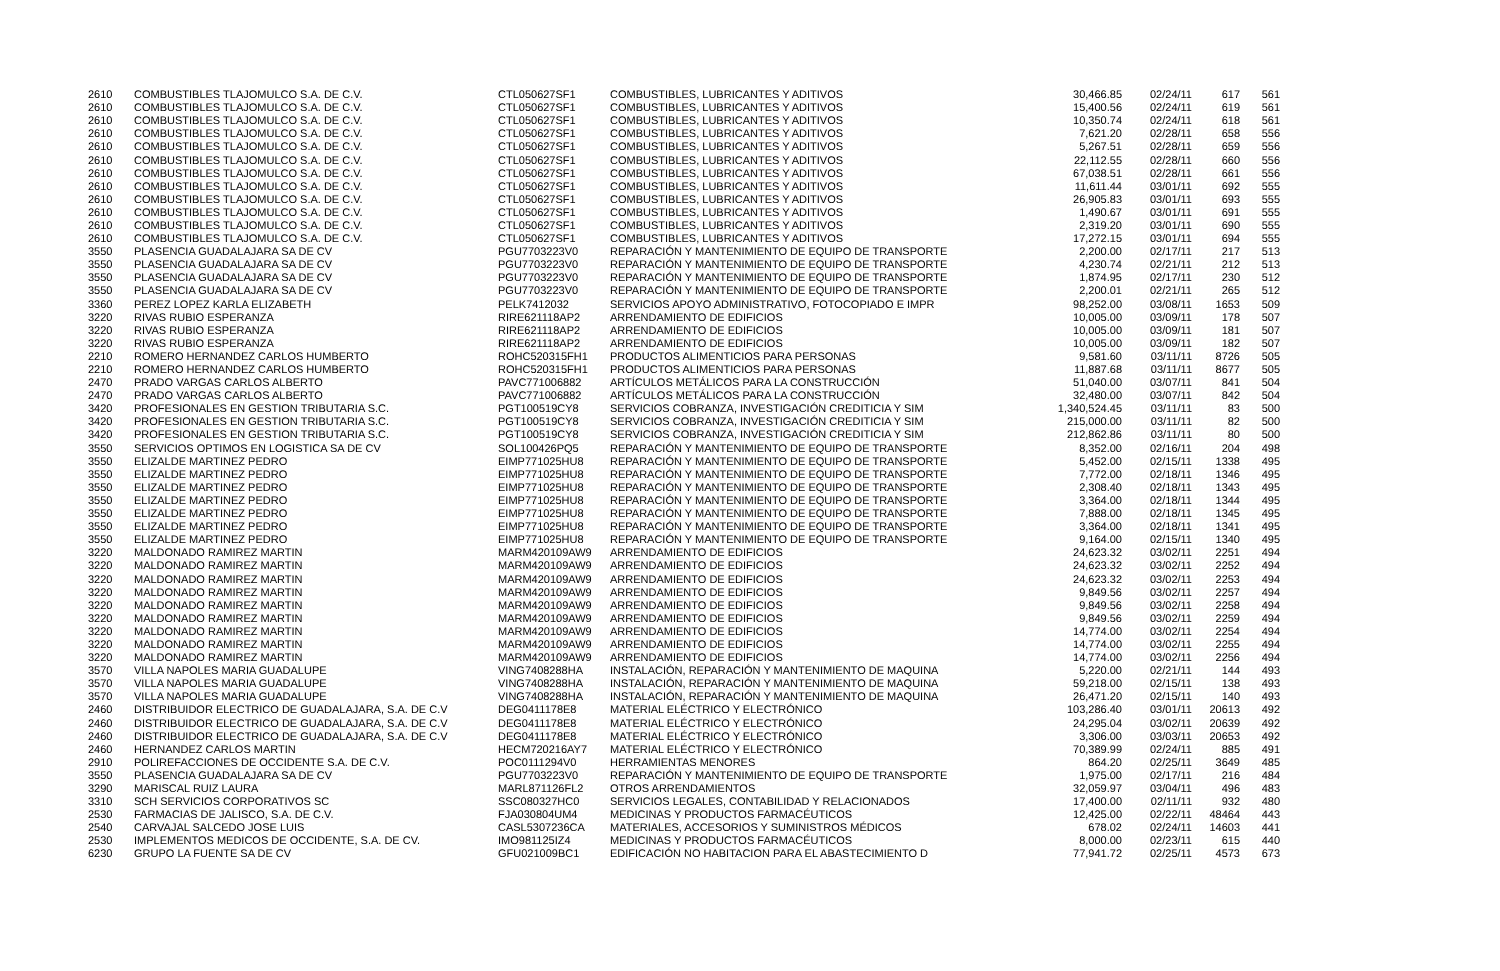| 2610 | COMBUSTIBLES TLAJOMULCO S.A. DE C.V. | CTL050627SF1 | COMBUSTIBLES, LUBRICANTES Y ADITIVOS | 30,466.85 | 02/24/11 | 617 | 561 |
| 2610 | COMBUSTIBLES TLAJOMULCO S.A. DE C.V. | CTL050627SF1 | COMBUSTIBLES, LUBRICANTES Y ADITIVOS | 15,400.56 | 02/24/11 | 619 | 561 |
| 2610 | COMBUSTIBLES TLAJOMULCO S.A. DE C.V. | CTL050627SF1 | COMBUSTIBLES, LUBRICANTES Y ADITIVOS | 10,350.74 | 02/24/11 | 618 | 561 |
| 2610 | COMBUSTIBLES TLAJOMULCO S.A. DE C.V. | CTL050627SF1 | COMBUSTIBLES, LUBRICANTES Y ADITIVOS | 7,621.20 | 02/28/11 | 658 | 556 |
| 2610 | COMBUSTIBLES TLAJOMULCO S.A. DE C.V. | CTL050627SF1 | COMBUSTIBLES, LUBRICANTES Y ADITIVOS | 5,267.51 | 02/28/11 | 659 | 556 |
| 2610 | COMBUSTIBLES TLAJOMULCO S.A. DE C.V. | CTL050627SF1 | COMBUSTIBLES, LUBRICANTES Y ADITIVOS | 22,112.55 | 02/28/11 | 660 | 556 |
| 2610 | COMBUSTIBLES TLAJOMULCO S.A. DE C.V. | CTL050627SF1 | COMBUSTIBLES, LUBRICANTES Y ADITIVOS | 67,038.51 | 02/28/11 | 661 | 556 |
| 2610 | COMBUSTIBLES TLAJOMULCO S.A. DE C.V. | CTL050627SF1 | COMBUSTIBLES, LUBRICANTES Y ADITIVOS | 11,611.44 | 03/01/11 | 692 | 555 |
| 2610 | COMBUSTIBLES TLAJOMULCO S.A. DE C.V. | CTL050627SF1 | COMBUSTIBLES, LUBRICANTES Y ADITIVOS | 26,905.83 | 03/01/11 | 693 | 555 |
| 2610 | COMBUSTIBLES TLAJOMULCO S.A. DE C.V. | CTL050627SF1 | COMBUSTIBLES, LUBRICANTES Y ADITIVOS | 1,490.67 | 03/01/11 | 691 | 555 |
| 2610 | COMBUSTIBLES TLAJOMULCO S.A. DE C.V. | CTL050627SF1 | COMBUSTIBLES, LUBRICANTES Y ADITIVOS | 2,319.20 | 03/01/11 | 690 | 555 |
| 2610 | COMBUSTIBLES TLAJOMULCO S.A. DE C.V. | CTL050627SF1 | COMBUSTIBLES, LUBRICANTES Y ADITIVOS | 17,272.15 | 03/01/11 | 694 | 555 |
| 3550 | PLASENCIA GUADALAJARA SA DE CV | PGU7703223V0 | REPARACIÓN Y MANTENIMIENTO DE EQUIPO DE TRANSPORTE | 2,200.00 | 02/17/11 | 217 | 513 |
| 3550 | PLASENCIA GUADALAJARA SA DE CV | PGU7703223V0 | REPARACIÓN Y MANTENIMIENTO DE EQUIPO DE TRANSPORTE | 4,230.74 | 02/21/11 | 212 | 513 |
| 3550 | PLASENCIA GUADALAJARA SA DE CV | PGU7703223V0 | REPARACIÓN Y MANTENIMIENTO DE EQUIPO DE TRANSPORTE | 1,874.95 | 02/17/11 | 230 | 512 |
| 3550 | PLASENCIA GUADALAJARA SA DE CV | PGU7703223V0 | REPARACIÓN Y MANTENIMIENTO DE EQUIPO DE TRANSPORTE | 2,200.01 | 02/21/11 | 265 | 512 |
| 3360 | PEREZ LOPEZ KARLA ELIZABETH | PELK7412032 | SERVICIOS APOYO ADMINISTRATIVO, FOTOCOPIADO E IMPR | 98,252.00 | 03/08/11 | 1653 | 509 |
| 3220 | RIVAS RUBIO ESPERANZA | RIRE621118AP2 | ARRENDAMIENTO DE EDIFICIOS | 10,005.00 | 03/09/11 | 178 | 507 |
| 3220 | RIVAS RUBIO ESPERANZA | RIRE621118AP2 | ARRENDAMIENTO DE EDIFICIOS | 10,005.00 | 03/09/11 | 181 | 507 |
| 3220 | RIVAS RUBIO ESPERANZA | RIRE621118AP2 | ARRENDAMIENTO DE EDIFICIOS | 10,005.00 | 03/09/11 | 182 | 507 |
| 2210 | ROMERO HERNANDEZ CARLOS HUMBERTO | ROHC520315FH1 | PRODUCTOS ALIMENTICIOS PARA PERSONAS | 9,581.60 | 03/11/11 | 8726 | 505 |
| 2210 | ROMERO HERNANDEZ CARLOS HUMBERTO | ROHC520315FH1 | PRODUCTOS ALIMENTICIOS PARA PERSONAS | 11,887.68 | 03/11/11 | 8677 | 505 |
| 2470 | PRADO VARGAS CARLOS ALBERTO | PAVC771006882 | ARTÍCULOS METÁLICOS PARA LA CONSTRUCCIÓN | 51,040.00 | 03/07/11 | 841 | 504 |
| 2470 | PRADO VARGAS CARLOS ALBERTO | PAVC771006882 | ARTÍCULOS METÁLICOS PARA LA CONSTRUCCIÓN | 32,480.00 | 03/07/11 | 842 | 504 |
| 3420 | PROFESIONALES EN GESTION TRIBUTARIA S.C. | PGT100519CY8 | SERVICIOS COBRANZA, INVESTIGACIÓN CREDITICIA Y SIM | 1,340,524.45 | 03/11/11 | 83 | 500 |
| 3420 | PROFESIONALES EN GESTION TRIBUTARIA S.C. | PGT100519CY8 | SERVICIOS COBRANZA, INVESTIGACIÓN CREDITICIA Y SIM | 215,000.00 | 03/11/11 | 82 | 500 |
| 3420 | PROFESIONALES EN GESTION TRIBUTARIA S.C. | PGT100519CY8 | SERVICIOS COBRANZA, INVESTIGACIÓN CREDITICIA Y SIM | 212,862.86 | 03/11/11 | 80 | 500 |
| 3550 | SERVICIOS OPTIMOS EN LOGISTICA SA DE CV | SOL100426PQ5 | REPARACIÓN Y MANTENIMIENTO DE EQUIPO DE TRANSPORTE | 8,352.00 | 02/16/11 | 204 | 498 |
| 3550 | ELIZALDE MARTINEZ PEDRO | EIMP771025HU8 | REPARACIÓN Y MANTENIMIENTO DE EQUIPO DE TRANSPORTE | 5,452.00 | 02/15/11 | 1338 | 495 |
| 3550 | ELIZALDE MARTINEZ PEDRO | EIMP771025HU8 | REPARACIÓN Y MANTENIMIENTO DE EQUIPO DE TRANSPORTE | 7,772.00 | 02/18/11 | 1346 | 495 |
| 3550 | ELIZALDE MARTINEZ PEDRO | EIMP771025HU8 | REPARACIÓN Y MANTENIMIENTO DE EQUIPO DE TRANSPORTE | 2,308.40 | 02/18/11 | 1343 | 495 |
| 3550 | ELIZALDE MARTINEZ PEDRO | EIMP771025HU8 | REPARACIÓN Y MANTENIMIENTO DE EQUIPO DE TRANSPORTE | 3,364.00 | 02/18/11 | 1344 | 495 |
| 3550 | ELIZALDE MARTINEZ PEDRO | EIMP771025HU8 | REPARACIÓN Y MANTENIMIENTO DE EQUIPO DE TRANSPORTE | 7,888.00 | 02/18/11 | 1345 | 495 |
| 3550 | ELIZALDE MARTINEZ PEDRO | EIMP771025HU8 | REPARACIÓN Y MANTENIMIENTO DE EQUIPO DE TRANSPORTE | 3,364.00 | 02/18/11 | 1341 | 495 |
| 3550 | ELIZALDE MARTINEZ PEDRO | EIMP771025HU8 | REPARACIÓN Y MANTENIMIENTO DE EQUIPO DE TRANSPORTE | 9,164.00 | 02/15/11 | 1340 | 495 |
| 3220 | MALDONADO RAMIREZ MARTIN | MARM420109AW9 | ARRENDAMIENTO DE EDIFICIOS | 24,623.32 | 03/02/11 | 2251 | 494 |
| 3220 | MALDONADO RAMIREZ MARTIN | MARM420109AW9 | ARRENDAMIENTO DE EDIFICIOS | 24,623.32 | 03/02/11 | 2252 | 494 |
| 3220 | MALDONADO RAMIREZ MARTIN | MARM420109AW9 | ARRENDAMIENTO DE EDIFICIOS | 24,623.32 | 03/02/11 | 2253 | 494 |
| 3220 | MALDONADO RAMIREZ MARTIN | MARM420109AW9 | ARRENDAMIENTO DE EDIFICIOS | 9,849.56 | 03/02/11 | 2257 | 494 |
| 3220 | MALDONADO RAMIREZ MARTIN | MARM420109AW9 | ARRENDAMIENTO DE EDIFICIOS | 9,849.56 | 03/02/11 | 2258 | 494 |
| 3220 | MALDONADO RAMIREZ MARTIN | MARM420109AW9 | ARRENDAMIENTO DE EDIFICIOS | 9,849.56 | 03/02/11 | 2259 | 494 |
| 3220 | MALDONADO RAMIREZ MARTIN | MARM420109AW9 | ARRENDAMIENTO DE EDIFICIOS | 14,774.00 | 03/02/11 | 2254 | 494 |
| 3220 | MALDONADO RAMIREZ MARTIN | MARM420109AW9 | ARRENDAMIENTO DE EDIFICIOS | 14,774.00 | 03/02/11 | 2255 | 494 |
| 3220 | MALDONADO RAMIREZ MARTIN | MARM420109AW9 | ARRENDAMIENTO DE EDIFICIOS | 14,774.00 | 03/02/11 | 2256 | 494 |
| 3570 | VILLA NAPOLES MARIA GUADALUPE | VING7408288HA | INSTALACIÓN, REPARACIÓN Y MANTENIMIENTO DE MAQUINA | 5,220.00 | 02/21/11 | 144 | 493 |
| 3570 | VILLA NAPOLES MARIA GUADALUPE | VING7408288HA | INSTALACIÓN, REPARACIÓN Y MANTENIMIENTO DE MAQUINA | 59,218.00 | 02/15/11 | 138 | 493 |
| 3570 | VILLA NAPOLES MARIA GUADALUPE | VING7408288HA | INSTALACIÓN, REPARACIÓN Y MANTENIMIENTO DE MAQUINA | 26,471.20 | 02/15/11 | 140 | 493 |
| 2460 | DISTRIBUIDOR ELECTRICO DE GUADALAJARA, S.A. DE C.V | DEG0411178E8 | MATERIAL ELÉCTRICO Y ELECTRÓNICO | 103,286.40 | 03/01/11 | 20613 | 492 |
| 2460 | DISTRIBUIDOR ELECTRICO DE GUADALAJARA, S.A. DE C.V | DEG0411178E8 | MATERIAL ELÉCTRICO Y ELECTRÓNICO | 24,295.04 | 03/02/11 | 20639 | 492 |
| 2460 | DISTRIBUIDOR ELECTRICO DE GUADALAJARA, S.A. DE C.V | DEG0411178E8 | MATERIAL ELÉCTRICO Y ELECTRÓNICO | 3,306.00 | 03/03/11 | 20653 | 492 |
| 2460 | HERNANDEZ CARLOS MARTIN | HECM720216AY7 | MATERIAL ELÉCTRICO Y ELECTRÓNICO | 70,389.99 | 02/24/11 | 885 | 491 |
| 2910 | POLIREFACCIONES DE OCCIDENTE S.A. DE C.V. | POC0111294V0 | HERRAMIENTAS MENORES | 864.20 | 02/25/11 | 3649 | 485 |
| 3550 | PLASENCIA GUADALAJARA SA DE CV | PGU7703223V0 | REPARACIÓN Y MANTENIMIENTO DE EQUIPO DE TRANSPORTE | 1,975.00 | 02/17/11 | 216 | 484 |
| 3290 | MARISCAL RUIZ LAURA | MARL871126FL2 | OTROS ARRENDAMIENTOS | 32,059.97 | 03/04/11 | 496 | 483 |
| 3310 | SCH SERVICIOS CORPORATIVOS SC | SSC080327HC0 | SERVICIOS LEGALES, CONTABILIDAD Y RELACIONADOS | 17,400.00 | 02/11/11 | 932 | 480 |
| 2530 | FARMACIAS DE JALISCO, S.A. DE C.V. | FJA030804UM4 | MEDICINAS Y PRODUCTOS FARMACÉUTICOS | 12,425.00 | 02/22/11 | 48464 | 443 |
| 2540 | CARVAJAL SALCEDO JOSE LUIS | CASL5307236CA | MATERIALES, ACCESORIOS Y SUMINISTROS MÉDICOS | 678.02 | 02/24/11 | 14603 | 441 |
| 2530 | IMPLEMENTOS MEDICOS DE OCCIDENTE, S.A. DE CV. | IMO981125IZ4 | MEDICINAS Y PRODUCTOS FARMACÉUTICOS | 8,000.00 | 02/23/11 | 615 | 440 |
| 6230 | GRUPO LA FUENTE SA DE CV | GFU021009BC1 | EDIFICACIÓN NO HABITACION PARA EL ABASTECIMIENTO D | 77,941.72 | 02/25/11 | 4573 | 673 |